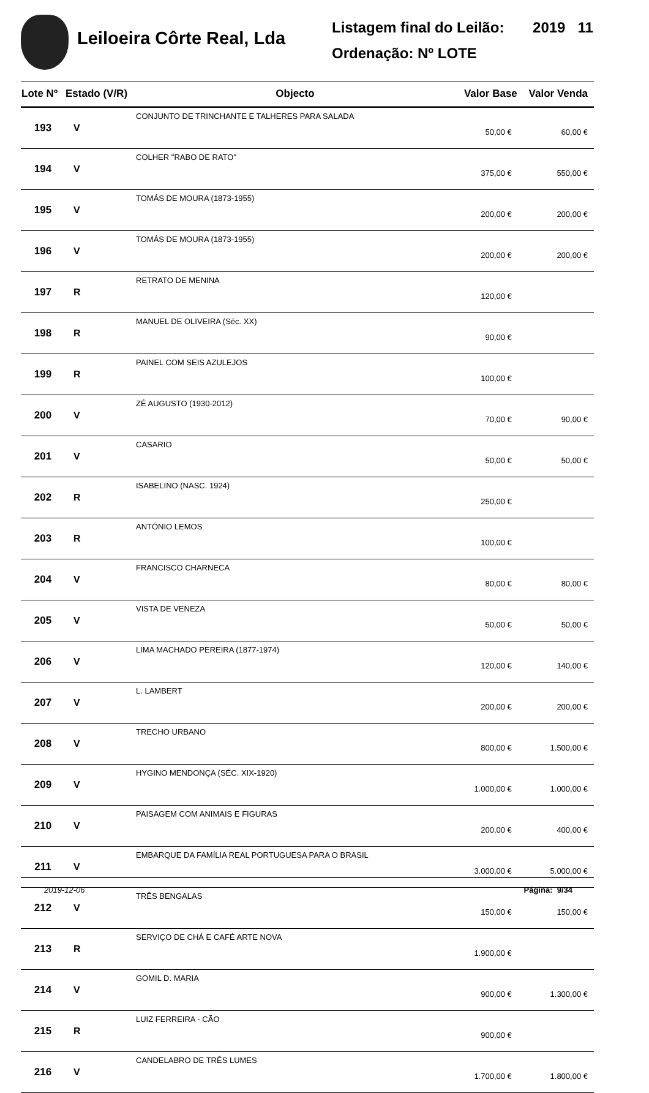Leiloeira Côrte Real, Lda
Listagem final do Leilão: 2019 11
Ordenação: Nº LOTE
| Lote Nº | Estado (V/R) | Objecto | Valor Base | Valor Venda |
| --- | --- | --- | --- | --- |
| 193 | V | CONJUNTO DE TRINCHANTE E TALHERES PARA SALADA | 50,00 € | 60,00 € |
| 194 | V | COLHER "RABO DE RATO" | 375,00 € | 550,00 € |
| 195 | V | TOMÁS DE MOURA (1873-1955) | 200,00 € | 200,00 € |
| 196 | V | TOMÁS DE MOURA (1873-1955) | 200,00 € | 200,00 € |
| 197 | R | RETRATO DE MENINA | 120,00 € | |
| 198 | R | MANUEL DE OLIVEIRA (Séc. XX) | 90,00 € | |
| 199 | R | PAINEL COM SEIS AZULEJOS | 100,00 € | |
| 200 | V | ZÉ AUGUSTO (1930-2012) | 70,00 € | 90,00 € |
| 201 | V | CASARIO | 50,00 € | 50,00 € |
| 202 | R | ISABELINO (NASC. 1924) | 250,00 € | |
| 203 | R | ANTÓNIO LEMOS | 100,00 € | |
| 204 | V | FRANCISCO CHARNECA | 80,00 € | 80,00 € |
| 205 | V | VISTA DE VENEZA | 50,00 € | 50,00 € |
| 206 | V | LIMA MACHADO PEREIRA (1877-1974) | 120,00 € | 140,00 € |
| 207 | V | L. LAMBERT | 200,00 € | 200,00 € |
| 208 | V | TRECHO URBANO | 800,00 € | 1.500,00 € |
| 209 | V | HYGINO MENDONÇA (SÉC. XIX-1920) | 1.000,00 € | 1.000,00 € |
| 210 | V | PAISAGEM COM ANIMAIS E FIGURAS | 200,00 € | 400,00 € |
| 211 | V | EMBARQUE DA FAMÍLIA REAL PORTUGUESA PARA O BRASIL | 3.000,00 € | 5.000,00 € |
| 212 | V | TRÊS BENGALAS | 150,00 € | 150,00 € |
| 213 | R | SERVIÇO DE CHÁ E CAFÉ ARTE NOVA | 1.900,00 € | |
| 214 | V | GOMIL D. MARIA | 900,00 € | 1.300,00 € |
| 215 | R | LUIZ FERREIRA - CÃO | 900,00 € | |
| 216 | V | CANDELABRO DE TRÊS LUMES | 1.700,00 € | 1.800,00 € |
2019-12-06 Página: 9/34